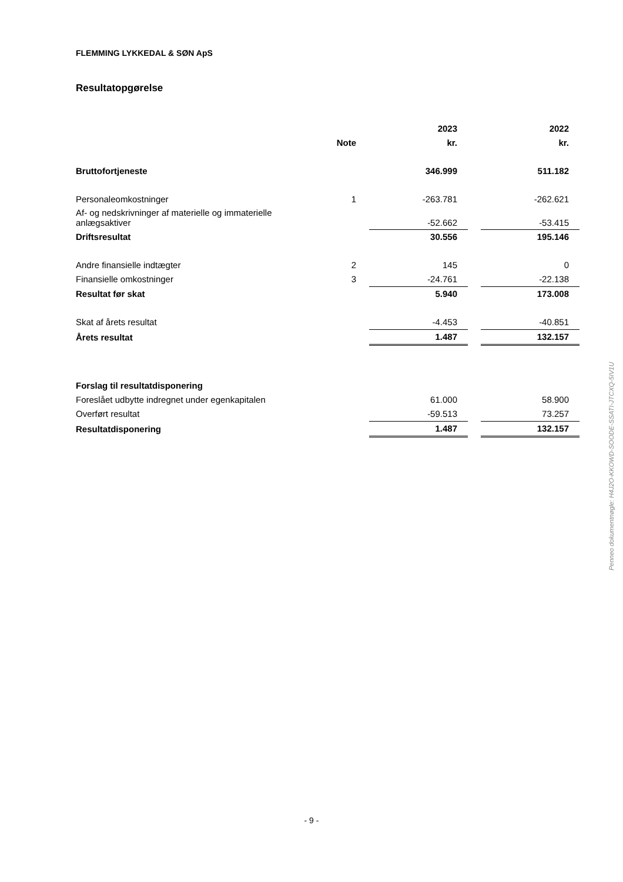FLEMMING LYKKEDAL & SØN ApS
Resultatopgørelse
| | | | 2023 | | 2022 |
| --- | --- | --- | --- | --- | --- |
| | Note | | kr. | | kr. |
| Bruttofortjeneste | | | 346.999 | | 511.182 |
| Personaleomkostninger | 1 | | -263.781 | | -262.621 |
| Af- og nedskrivninger af materielle og immaterielle anlægsaktiver | | | -52.662 | | -53.415 |
| Driftsresultat | | | 30.556 | | 195.146 |
| Andre finansielle indtægter | 2 | | 145 | | 0 |
| Finansielle omkostninger | 3 | | -24.761 | | -22.138 |
| Resultat før skat | | | 5.940 | | 173.008 |
| Skat af årets resultat | | | -4.453 | | -40.851 |
| Årets resultat | | | 1.487 | | 132.157 |
| Forslag til resultatdisponering | | | | | |
| Foreslået udbytte indregnet under egenkapitalen | | | 61.000 | | 58.900 |
| Overført resultat | | | -59.513 | | 73.257 |
| Resultatdisponering | | | 1.487 | | 132.157 |
Penneo dokumentnøgle: H4J2O-KKOWD-SOODE-SSATI-JTCXQ-5IV1U
- 9 -